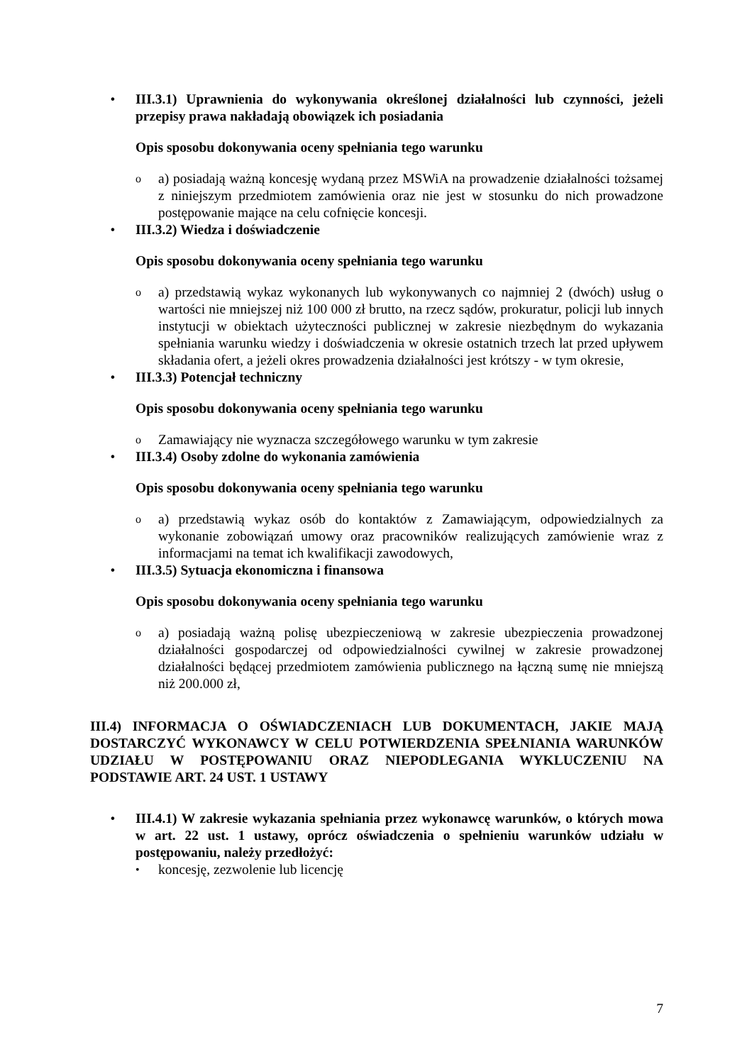• III.3.1) Uprawnienia do wykonywania określonej działalności lub czynności, jeżeli przepisy prawa nakładają obowiązek ich posiadania
Opis sposobu dokonywania oceny spełniania tego warunku
o
a) posiadają ważną koncesję wydaną przez MSWiA na prowadzenie działalności tożsamej z niniejszym przedmiotem zamówienia oraz nie jest w stosunku do nich prowadzone postępowanie mające na celu cofnięcie koncesji.
• III.3.2) Wiedza i doświadczenie
Opis sposobu dokonywania oceny spełniania tego warunku
o
a) przedstawią wykaz wykonanych lub wykonywanych co najmniej 2 (dwóch) usług o wartości nie mniejszej niż 100 000 zł brutto, na rzecz sądów, prokuratur, policji lub innych instytucji w obiektach użyteczności publicznej w zakresie niezbędnym do wykazania spełniania warunku wiedzy i doświadczenia w okresie ostatnich trzech lat przed upływem składania ofert, a jeżeli okres prowadzenia działalności jest krótszy - w tym okresie,
• III.3.3) Potencjał techniczny
Opis sposobu dokonywania oceny spełniania tego warunku
o
Zamawiający nie wyznacza szczegółowego warunku w tym zakresie
• III.3.4) Osoby zdolne do wykonania zamówienia
Opis sposobu dokonywania oceny spełniania tego warunku
o
a) przedstawią wykaz osób do kontaktów z Zamawiającym, odpowiedzialnych za wykonanie zobowiązań umowy oraz pracowników realizujących zamówienie wraz z informacjami na temat ich kwalifikacji zawodowych,
• III.3.5) Sytuacja ekonomiczna i finansowa
Opis sposobu dokonywania oceny spełniania tego warunku
o
a) posiadają ważną polisę ubezpieczeniową w zakresie ubezpieczenia prowadzonej działalności gospodarczej od odpowiedzialności cywilnej w zakresie prowadzonej działalności będącej przedmiotem zamówienia publicznego na łączną sumę nie mniejszą niż 200.000 zł,
III.4) INFORMACJA O OŚWIADCZENIACH LUB DOKUMENTACH, JAKIE MAJĄ DOSTARCZYĆ WYKONAWCY W CELU POTWIERDZENIA SPEŁNIANIA WARUNKÓW UDZIAŁU W POSTĘPOWANIU ORAZ NIEPODLEGANIA WYKLUCZENIU NA PODSTAWIE ART. 24 UST. 1 USTAWY
• III.4.1) W zakresie wykazania spełniania przez wykonawcę warunków, o których mowa w art. 22 ust. 1 ustawy, oprócz oświadczenia o spełnieniu warunków udziału w postępowaniu, należy przedłożyć:
•
koncesję, zezwolenie lub licencję
7